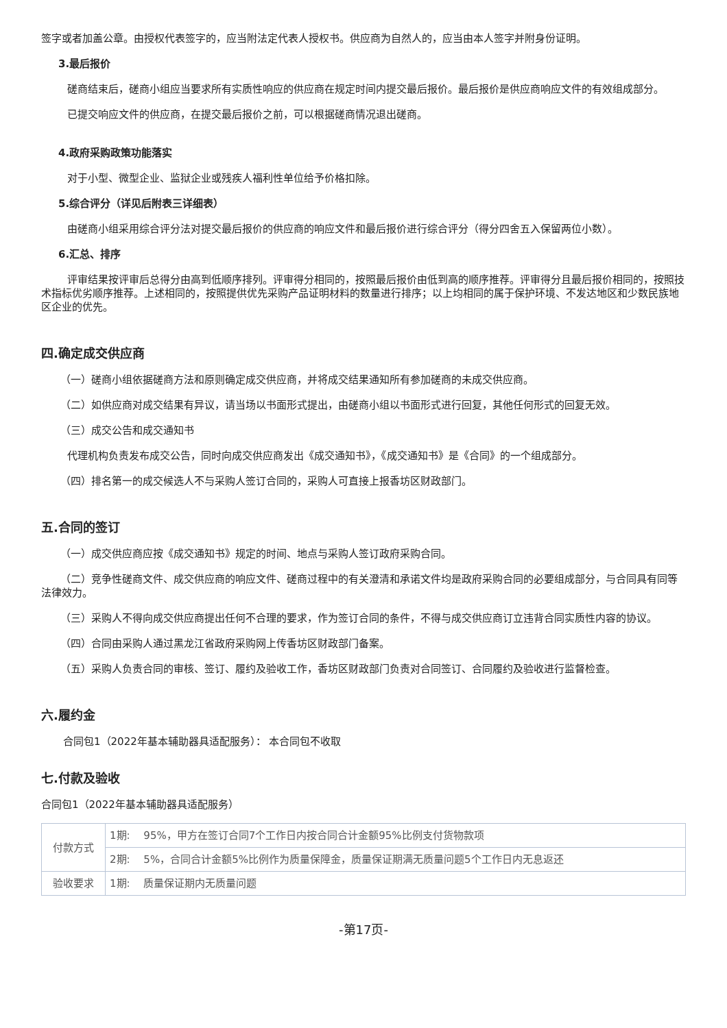签字或者加盖公章。由授权代表签字的，应当附法定代表人授权书。供应商为自然人的，应当由本人签字并附身份证明。
3.最后报价
磋商结束后，磋商小组应当要求所有实质性响应的供应商在规定时间内提交最后报价。最后报价是供应商响应文件的有效组成部分。
已提交响应文件的供应商，在提交最后报价之前，可以根据磋商情况退出磋商。
4.政府采购政策功能落实
对于小型、微型企业、监狱企业或残疾人福利性单位给予价格扣除。
5.综合评分（详见后附表三详细表）
由磋商小组采用综合评分法对提交最后报价的供应商的响应文件和最后报价进行综合评分（得分四舍五入保留两位小数）。
6.汇总、排序
评审结果按评审后总得分由高到低顺序排列。评审得分相同的，按照最后报价由低到高的顺序推荐。评审得分且最后报价相同的，按照技术指标优劣顺序推荐。上述相同的，按照提供优先采购产品证明材料的数量进行排序；以上均相同的属于保护环境、不发达地区和少数民族地区企业的优先。
四.确定成交供应商
（一）磋商小组依据磋商方法和原则确定成交供应商，并将成交结果通知所有参加磋商的未成交供应商。
（二）如供应商对成交结果有异议，请当场以书面形式提出，由磋商小组以书面形式进行回复，其他任何形式的回复无效。
（三）成交公告和成交通知书
代理机构负责发布成交公告，同时向成交供应商发出《成交通知书》，《成交通知书》是《合同》的一个组成部分。
（四）排名第一的成交候选人不与采购人签订合同的，采购人可直接上报香坊区财政部门。
五.合同的签订
（一）成交供应商应按《成交通知书》规定的时间、地点与采购人签订政府采购合同。
（二）竞争性磋商文件、成交供应商的响应文件、磋商过程中的有关澄清和承诺文件均是政府采购合同的必要组成部分，与合同具有同等法律效力。
（三）采购人不得向成交供应商提出任何不合理的要求，作为签订合同的条件，不得与成交供应商订立违背合同实质性内容的协议。
（四）合同由采购人通过黑龙江省政府采购网上传香坊区财政部门备案。
（五）采购人负责合同的审核、签订、履约及验收工作，香坊区财政部门负责对合同签订、合同履约及验收进行监督检查。
六.履约金
合同包1（2022年基本辅助器具适配服务）： 本合同包不收取
七.付款及验收
合同包1（2022年基本辅助器具适配服务）
| 付款方式 | 1期: 95%，甲方在签订合同7个工作日内按合同合计金额95%比例支付货物款项 |
| | 2期: 5%，合同合计金额5%比例作为质量保障金，质量保证期满无质量问题5个工作日内无息返还 |
| 验收要求 | 1期: 质量保证期内无质量问题 |
-第17页-